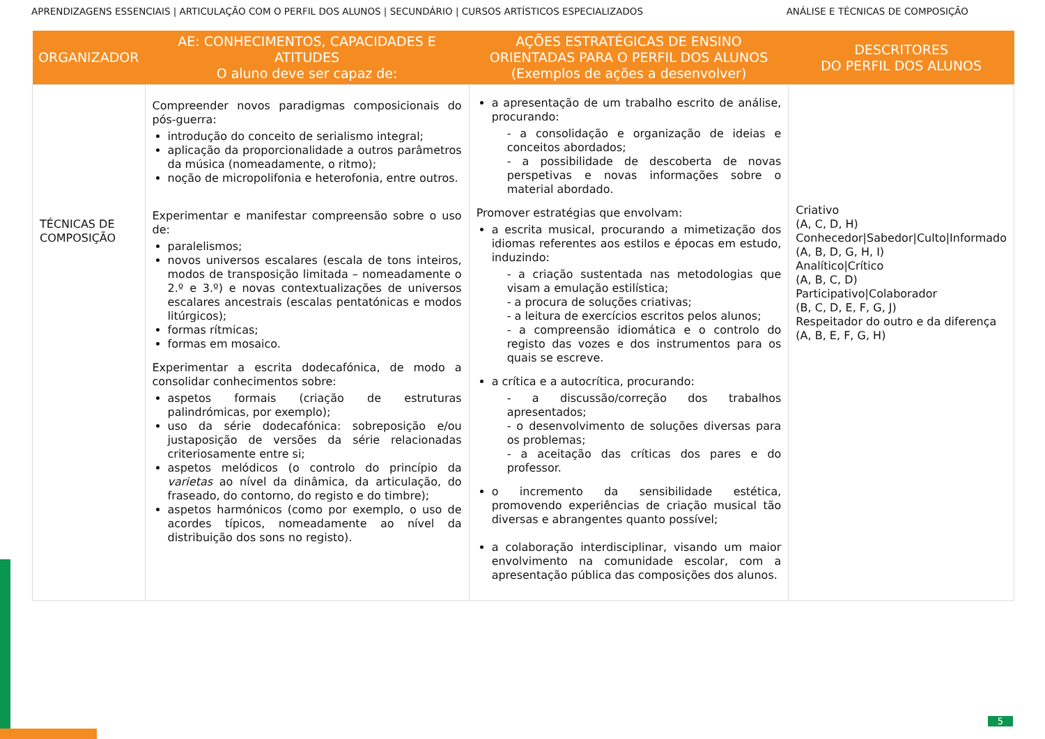APRENDIZAGENS ESSENCIAIS | ARTICULAÇÃO COM O PERFIL DOS ALUNOS | SECUNDÁRIO | CURSOS ARTÍSTICOS ESPECIALIZADOS ANÁLISE E TÉCNICAS DE COMPOSIÇÃO
| ORGANIZADOR | AE: CONHECIMENTOS, CAPACIDADES E ATITUDES O aluno deve ser capaz de: | AÇÕES ESTRATÉGICAS DE ENSINO ORIENTADAS PARA O PERFIL DOS ALUNOS (Exemplos de ações a desenvolver) | DESCRITORES DO PERFIL DOS ALUNOS |
| --- | --- | --- | --- |
| TÉCNICAS DE COMPOSIÇÃO | Compreender novos paradigmas composicionais do pós-guerra: introdução do conceito de serialismo integral; aplicação da proporcionalidade a outros parâmetros da música (nomeadamente, o ritmo); noção de micropolifonia e heterofonia, entre outros. Experimentar e manifestar compreensão sobre o uso de: paralelismos; novos universos escalares (escala de tons inteiros, modos de transposição limitada – nomeadamente o 2.º e 3.º) e novas contextualizações de universos escalares ancestrais (escalas pentatónicas e modos litúrgicos); formas rítmicas; formas em mosaico. Experimentar a escrita dodecafónica, de modo a consolidar conhecimentos sobre: aspetos formais (criação de estruturas palindrómicas, por exemplo); uso da série dodecafónica: sobreposição e/ou justaposição de versões da série relacionadas criteriosamente entre si; aspetos melódicos (o controlo do princípio da varietas ao nível da dinâmica, da articulação, do fraseado, do contorno, do registo e do timbre); aspetos harmónicos (como por exemplo, o uso de acordes típicos, nomeadamente ao nível da distribuição dos sons no registo). | a apresentação de um trabalho escrito de análise, procurando: - a consolidação e organização de ideias e conceitos abordados; - a possibilidade de descoberta de novas perspetivas e novas informações sobre o material abordado. Promover estratégias que envolvam: a escrita musical, procurando a mimetização dos idiomas referentes aos estilos e épocas em estudo, induzindo: - a criação sustentada nas metodologias que visam a emulação estilística; - a procura de soluções criativas; - a leitura de exercícios escritos pelos alunos; - a compreensão idiomática e o controlo do registo das vozes e dos instrumentos para os quais se escreve. a crítica e a autocrítica, procurando: - a discussão/correção dos trabalhos apresentados; - o desenvolvimento de soluções diversas para os problemas; - a aceitação das críticas dos pares e do professor. o incremento da sensibilidade estética, promovendo experiências de criação musical tão diversas e abrangentes quanto possível; a colaboração interdisciplinar, visando um maior envolvimento na comunidade escolar, com a apresentação pública das composições dos alunos. | Criativo (A, C, D, H) Conhecedor/Sabedor/Culto/Informado (A, B, D, G, H, I) Analítico/Crítico (A, B, C, D) Participativo/Colaborador (B, C, D, E, F, G, J) Respeitador do outro e da diferença (A, B, E, F, G, H) |
5